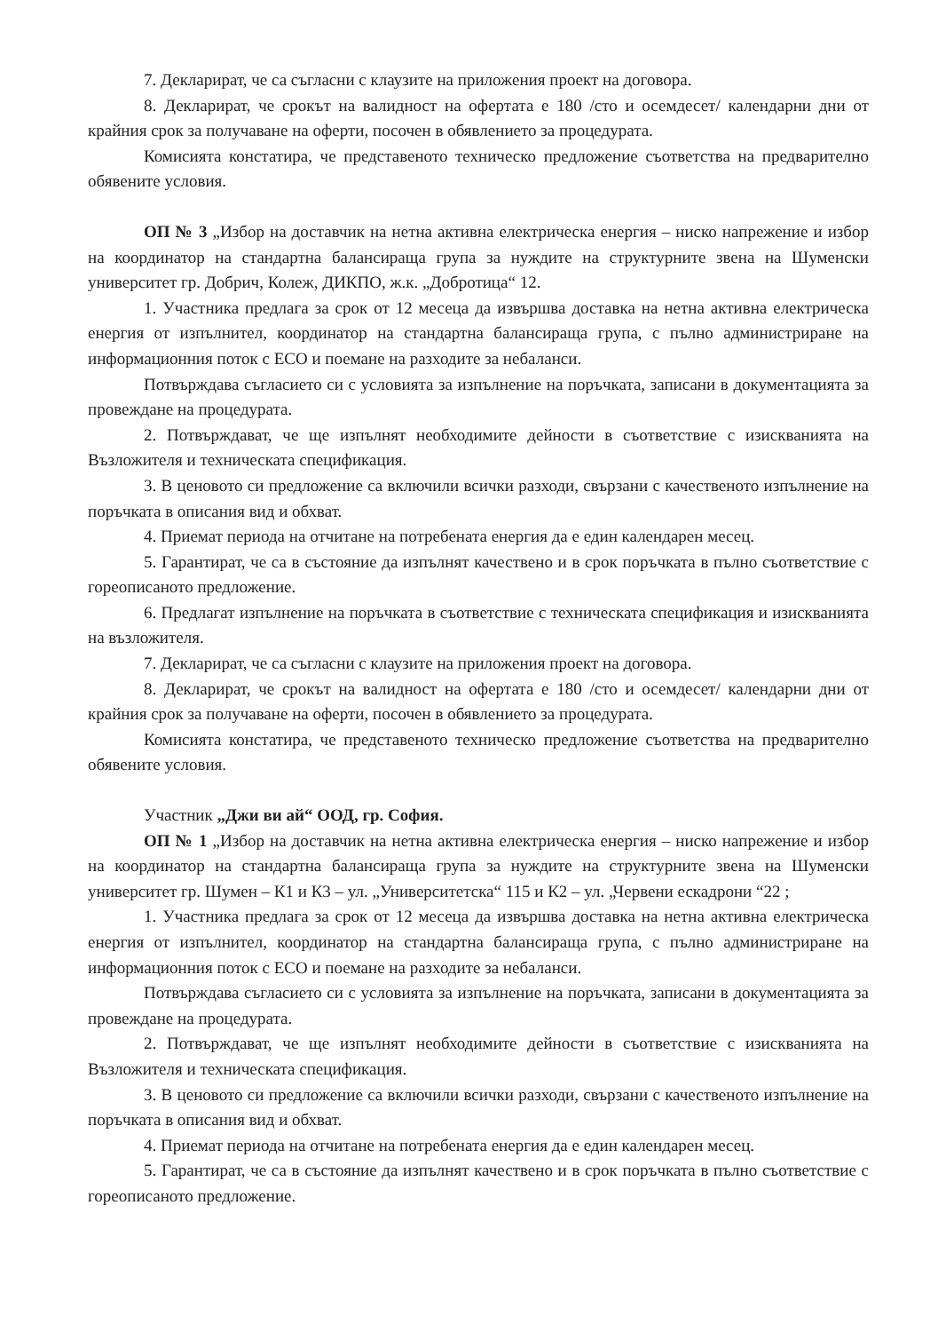7. Декларират, че са съгласни с клаузите на приложения проект на договора.
8. Декларират, че срокът на валидност на офертата е 180 /сто и осемдесет/ календарни дни от крайния срок за получаване на оферти, посочен в обявлението за процедурата.
Комисията констатира, че представеното техническо предложение съответства на предварително обявените условия.
ОП № 3 „Избор на доставчик на нетна активна електрическа енергия – ниско напрежение и избор на координатор на стандартна балансираща група за нуждите на структурните звена на Шуменски университет гр. Добрич, Колеж, ДИКПО, ж.к. „Добротица“ 12.
1. Участника предлага за срок от 12 месеца да извършва доставка на нетна активна електрическа енергия от изпълнител, координатор на стандартна балансираща група, с пълно администриране на информационния поток с ЕСО и поемане на разходите за небаланси.
Потвърждава съгласието си с условията за изпълнение на поръчката, записани в документацията за провеждане на процедурата.
2. Потвърждават, че ще изпълнят необходимите дейности в съответствие с изискванията на Възложителя и техническата спецификация.
3. В ценовото си предложение са включили всички разходи, свързани с качественото изпълнение на поръчката в описания вид и обхват.
4. Приемат периода на отчитане на потребената енергия да е един календарен месец.
5. Гарантират, че са в състояние да изпълнят качествено и в срок поръчката в пълно съответствие с гореописаното предложение.
6. Предлагат изпълнение на поръчката в съответствие с техническата спецификация и изискванията на възложителя.
7. Декларират, че са съгласни с клаузите на приложения проект на договора.
8. Декларират, че срокът на валидност на офертата е 180 /сто и осемдесет/ календарни дни от крайния срок за получаване на оферти, посочен в обявлението за процедурата.
Комисията констатира, че представеното техническо предложение съответства на предварително обявените условия.
Участник „Джи ви ай“ ООД, гр. София.
ОП № 1 „Избор на доставчик на нетна активна електрическа енергия – ниско напрежение и избор на координатор на стандартна балансираща група за нуждите на структурните звена на Шуменски университет гр. Шумен – К1 и К3 – ул. „Университетска“ 115 и К2 – ул. „Червени ескадрони “22 ;
1. Участника предлага за срок от 12 месеца да извършва доставка на нетна активна електрическа енергия от изпълнител, координатор на стандартна балансираща група, с пълно администриране на информационния поток с ЕСО и поемане на разходите за небаланси.
Потвърждава съгласието си с условията за изпълнение на поръчката, записани в документацията за провеждане на процедурата.
2. Потвърждават, че ще изпълнят необходимите дейности в съответствие с изискванията на Възложителя и техническата спецификация.
3. В ценовото си предложение са включили всички разходи, свързани с качественото изпълнение на поръчката в описания вид и обхват.
4. Приемат периода на отчитане на потребената енергия да е един календарен месец.
5. Гарантират, че са в състояние да изпълнят качествено и в срок поръчката в пълно съответствие с гореописаното предложение.